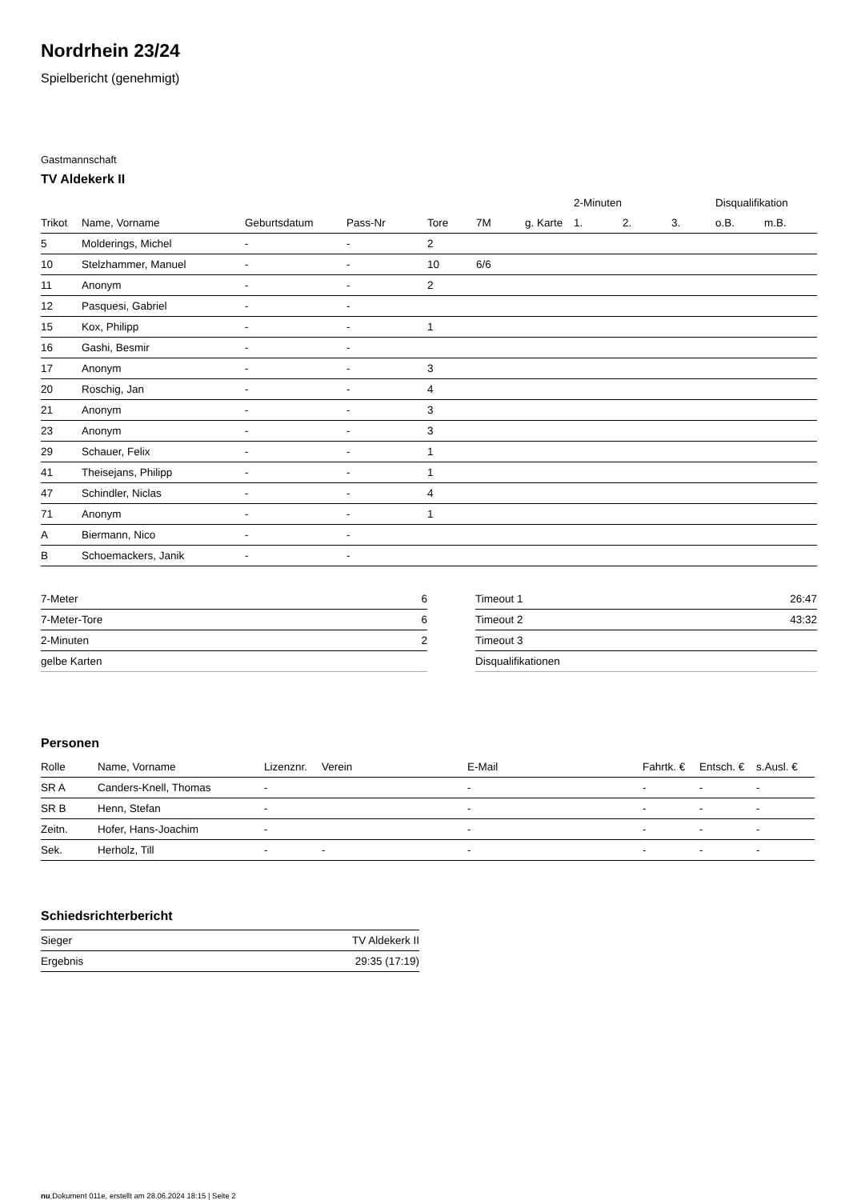Nordrhein 23/24
Spielbericht (genehmigt)
Gastmannschaft
TV Aldekerk II
| | | | | | | | 2-Minuten | | | Disqualifikation | |
| --- | --- | --- | --- | --- | --- | --- | --- | --- | --- | --- | --- |
| Trikot | Name, Vorname | Geburtsdatum | Pass-Nr | Tore | 7M | g. Karte | 1. | 2. | 3. | o.B. | m.B. |
| 5 | Molderings, Michel | - | - | 2 | | | | | | | |
| 10 | Stelzhammer, Manuel | - | - | 10 | 6/6 | | | | | | |
| 11 | Anonym | - | - | 2 | | | | | | | |
| 12 | Pasquesi, Gabriel | - | - | | | | | | | | |
| 15 | Kox, Philipp | - | - | 1 | | | | | | | |
| 16 | Gashi, Besmir | - | - | | | | | | | | |
| 17 | Anonym | - | - | 3 | | | | | | | |
| 20 | Roschig, Jan | - | - | 4 | | | | | | | |
| 21 | Anonym | - | - | 3 | | | | | | | |
| 23 | Anonym | - | - | 3 | | | | | | | |
| 29 | Schauer, Felix | - | - | 1 | | | | | | | |
| 41 | Theisejans, Philipp | - | - | 1 | | | | | | | |
| 47 | Schindler, Niclas | - | - | 4 | | | | | | | |
| 71 | Anonym | - | - | 1 | | | | | | | |
| A | Biermann, Nico | - | - | | | | | | | | |
| B | Schoemackers, Janik | - | - | | | | | | | | |
| 7-Meter | 6 |
| 7-Meter-Tore | 6 |
| 2-Minuten | 2 |
| gelbe Karten | |
| Timeout 1 | 26:47 |
| Timeout 2 | 43:32 |
| Timeout 3 | |
| Disqualifikationen | |
Personen
| Rolle | Name, Vorname | Lizenznr. | Verein | E-Mail | Fahrtk. € | Entsch. € | s.Ausl. € |
| --- | --- | --- | --- | --- | --- | --- | --- |
| SR A | Canders-Knell, Thomas | - | | - | - | - | - |
| SR B | Henn, Stefan | - | | - | - | - | - |
| Zeitn. | Hofer, Hans-Joachim | - | | - | - | - | - |
| Sek. | Herholz, Till | - | - | - | - | - | - |
Schiedsrichterbericht
| Sieger | TV Aldekerk II |
| Ergebnis | 29:35 (17:19) |
nu.Dokument 011e, erstellt am 28.06.2024 18:15 | Seite 2